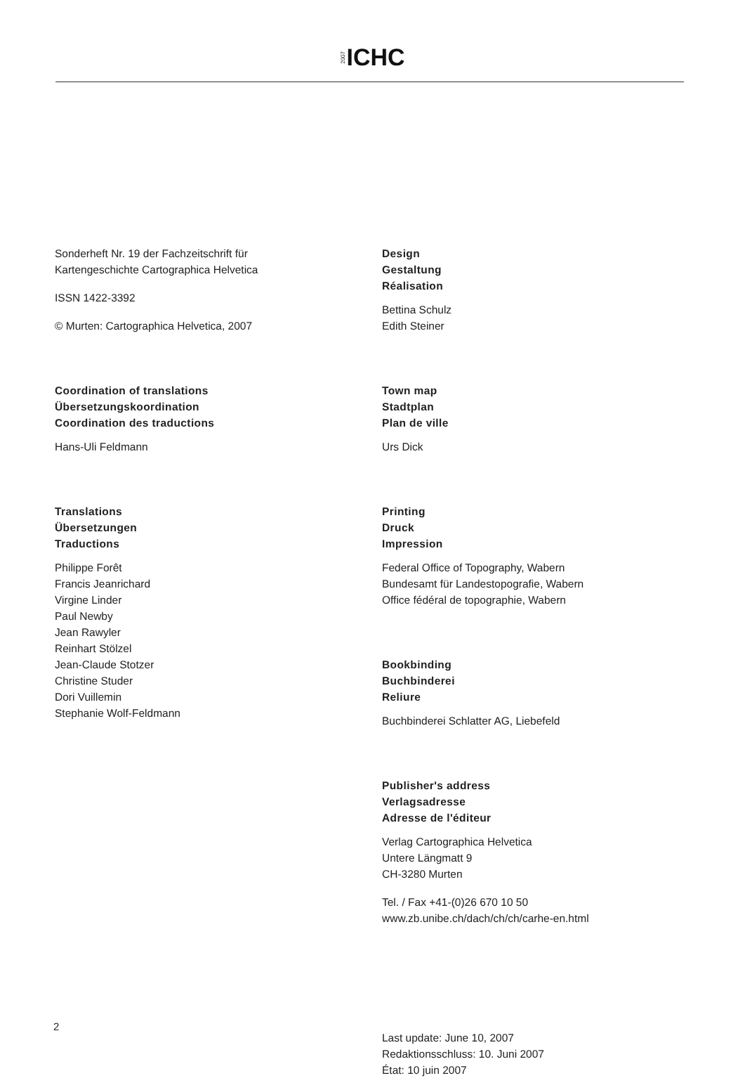2007 ICHC
Sonderheft Nr. 19 der Fachzeitschrift für
Kartengeschichte Cartographica Helvetica
ISSN 1422-3392
© Murten: Cartographica Helvetica, 2007
Coordination of translations
Übersetzungskoordination
Coordination des traductions
Hans-Uli Feldmann
Translations
Übersetzungen
Traductions
Philippe Forêt
Francis Jeanrichard
Virgine Linder
Paul Newby
Jean Rawyler
Reinhart Stölzel
Jean-Claude Stotzer
Christine Studer
Dori Vuillemin
Stephanie Wolf-Feldmann
Design
Gestaltung
Réalisation
Bettina Schulz
Edith Steiner
Town map
Stadtplan
Plan de ville
Urs Dick
Printing
Druck
Impression
Federal Office of Topography, Wabern
Bundesamt für Landestopografie, Wabern
Office fédéral de topographie, Wabern
Bookbinding
Buchbinderei
Reliure
Buchbinderei Schlatter AG, Liebefeld
Publisher's address
Verlagsadresse
Adresse de l'éditeur
Verlag Cartographica Helvetica
Untere Längmatt 9
CH-3280 Murten
Tel. / Fax +41-(0)26 670 10 50
www.zb.unibe.ch/dach/ch/ch/carhe-en.html
Last update: June 10, 2007
Redaktionsschluss: 10. Juni 2007
État: 10 juin 2007
2